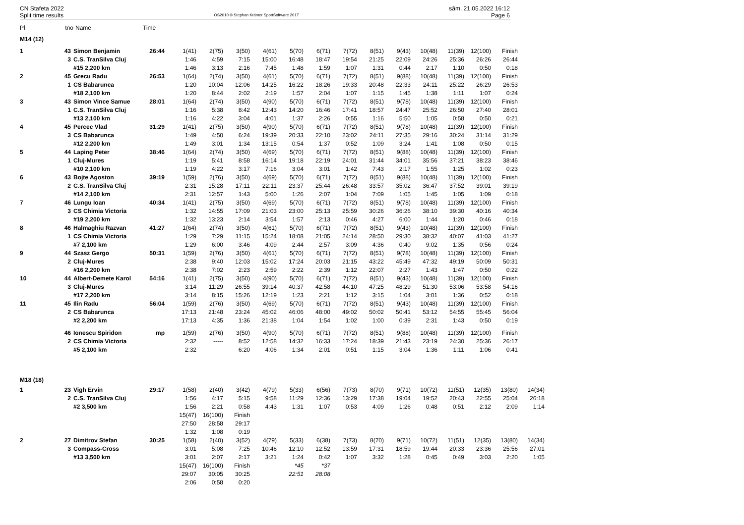CN Stafeta 2022
Split time results
OS2010 © Stephan Krämer SportSoftware 2017
sâm. 21.05.2022 16:12
Page 6
| Pl | tno | Name | Time | | | | | | | | | | | | | | |
| --- | --- | --- | --- | --- | --- | --- | --- | --- | --- | --- | --- | --- | --- | --- | --- | --- | --- |
| M14 (12) | | | | | | | | | | | | | | | | | |
| 1 | 43 | Simon Benjamin | 26:44 | 1(41) | 2(75) | 3(50) | 4(61) | 5(70) | 6(71) | 7(72) | 8(51) | 9(43) | 10(48) | 11(39) | 12(100) | Finish | |
| | 3 | C.S. TranSilva Cluj | | 1:46 | 4:59 | 7:15 | 15:00 | 16:48 | 18:47 | 19:54 | 21:25 | 22:09 | 24:26 | 25:36 | 26:26 | 26:44 | |
| | | #15 2,200 km | | 1:46 | 3:13 | 2:16 | 7:45 | 1:48 | 1:59 | 1:07 | 1:31 | 0:44 | 2:17 | 1:10 | 0:50 | 0:18 | |
| 2 | 45 | Grecu Radu | 26:53 | 1(64) | 2(74) | 3(50) | 4(61) | 5(70) | 6(71) | 7(72) | 8(51) | 9(88) | 10(48) | 11(39) | 12(100) | Finish | |
| | 1 | CS Babarunca | | 1:20 | 10:04 | 12:06 | 14:25 | 16:22 | 18:26 | 19:33 | 20:48 | 22:33 | 24:11 | 25:22 | 26:29 | 26:53 | |
| | | #18 2,100 km | | 1:20 | 8:44 | 2:02 | 2:19 | 1:57 | 2:04 | 1:07 | 1:15 | 1:45 | 1:38 | 1:11 | 1:07 | 0:24 | |
| 3 | 43 | Simon Vince Samue | 28:01 | 1(64) | 2(74) | 3(50) | 4(90) | 5(70) | 6(71) | 7(72) | 8(51) | 9(78) | 10(48) | 11(39) | 12(100) | Finish | |
| | 1 | C.S. TranSilva Cluj | | 1:16 | 5:38 | 8:42 | 12:43 | 14:20 | 16:46 | 17:41 | 18:57 | 24:47 | 25:52 | 26:50 | 27:40 | 28:01 | |
| | | #13 2,100 km | | 1:16 | 4:22 | 3:04 | 4:01 | 1:37 | 2:26 | 0:55 | 1:16 | 5:50 | 1:05 | 0:58 | 0:50 | 0:21 | |
| 4 | 45 | Percec Vlad | 31:29 | 1(41) | 2(75) | 3(50) | 4(90) | 5(70) | 6(71) | 7(72) | 8(51) | 9(78) | 10(48) | 11(39) | 12(100) | Finish | |
| | 3 | CS Babarunca | | 1:49 | 4:50 | 6:24 | 19:39 | 20:33 | 22:10 | 23:02 | 24:11 | 27:35 | 29:16 | 30:24 | 31:14 | 31:29 | |
| | | #12 2,200 km | | 1:49 | 3:01 | 1:34 | 13:15 | 0:54 | 1:37 | 0:52 | 1:09 | 3:24 | 1:41 | 1:08 | 0:50 | 0:15 | |
| 5 | 44 | Laping Peter | 38:46 | 1(64) | 2(74) | 3(50) | 4(69) | 5(70) | 6(71) | 7(72) | 8(51) | 9(88) | 10(48) | 11(39) | 12(100) | Finish | |
| | 1 | Cluj-Mures | | 1:19 | 5:41 | 8:58 | 16:14 | 19:18 | 22:19 | 24:01 | 31:44 | 34:01 | 35:56 | 37:21 | 38:23 | 38:46 | |
| | | #10 2,100 km | | 1:19 | 4:22 | 3:17 | 7:16 | 3:04 | 3:01 | 1:42 | 7:43 | 2:17 | 1:55 | 1:25 | 1:02 | 0:23 | |
| 6 | 43 | Bojte Agoston | 39:19 | 1(59) | 2(76) | 3(50) | 4(69) | 5(70) | 6(71) | 7(72) | 8(51) | 9(88) | 10(48) | 11(39) | 12(100) | Finish | |
| | 2 | C.S. TranSilva Cluj | | 2:31 | 15:28 | 17:11 | 22:11 | 23:37 | 25:44 | 26:48 | 33:57 | 35:02 | 36:47 | 37:52 | 39:01 | 39:19 | |
| | | #14 2,100 km | | 2:31 | 12:57 | 1:43 | 5:00 | 1:26 | 2:07 | 1:04 | 7:09 | 1:05 | 1:45 | 1:05 | 1:09 | 0:18 | |
| 7 | 46 | Lungu Ioan | 40:34 | 1(41) | 2(75) | 3(50) | 4(69) | 5(70) | 6(71) | 7(72) | 8(51) | 9(78) | 10(48) | 11(39) | 12(100) | Finish | |
| | 3 | CS Chimia Victoria | | 1:32 | 14:55 | 17:09 | 21:03 | 23:00 | 25:13 | 25:59 | 30:26 | 36:26 | 38:10 | 39:30 | 40:16 | 40:34 | |
| | | #19 2,200 km | | 1:32 | 13:23 | 2:14 | 3:54 | 1:57 | 2:13 | 0:46 | 4:27 | 6:00 | 1:44 | 1:20 | 0:46 | 0:18 | |
| 8 | 46 | Halmaghiu Razvan | 41:27 | 1(64) | 2(74) | 3(50) | 4(61) | 5(70) | 6(71) | 7(72) | 8(51) | 9(43) | 10(48) | 11(39) | 12(100) | Finish | |
| | 1 | CS Chimia Victoria | | 1:29 | 7:29 | 11:15 | 15:24 | 18:08 | 21:05 | 24:14 | 28:50 | 29:30 | 38:32 | 40:07 | 41:03 | 41:27 | |
| | | #7 2,100 km | | 1:29 | 6:00 | 3:46 | 4:09 | 2:44 | 2:57 | 3:09 | 4:36 | 0:40 | 9:02 | 1:35 | 0:56 | 0:24 | |
| 9 | 44 | Szasz Gergo | 50:31 | 1(59) | 2(76) | 3(50) | 4(61) | 5(70) | 6(71) | 7(72) | 8(51) | 9(78) | 10(48) | 11(39) | 12(100) | Finish | |
| | 2 | Cluj-Mures | | 2:38 | 9:40 | 12:03 | 15:02 | 17:24 | 20:03 | 21:15 | 43:22 | 45:49 | 47:32 | 49:19 | 50:09 | 50:31 | |
| | | #16 2,200 km | | 2:38 | 7:02 | 2:23 | 2:59 | 2:22 | 2:39 | 1:12 | 22:07 | 2:27 | 1:43 | 1:47 | 0:50 | 0:22 | |
| 10 | 44 | Albert-Demete Karol | 54:16 | 1(41) | 2(75) | 3(50) | 4(90) | 5(70) | 6(71) | 7(72) | 8(51) | 9(43) | 10(48) | 11(39) | 12(100) | Finish | |
| | 3 | Cluj-Mures | | 3:14 | 11:29 | 26:55 | 39:14 | 40:37 | 42:58 | 44:10 | 47:25 | 48:29 | 51:30 | 53:06 | 53:58 | 54:16 | |
| | | #17 2,200 km | | 3:14 | 8:15 | 15:26 | 12:19 | 1:23 | 2:21 | 1:12 | 3:15 | 1:04 | 3:01 | 1:36 | 0:52 | 0:18 | |
| 11 | 45 | Ilin Radu | 56:04 | 1(59) | 2(76) | 3(50) | 4(69) | 5(70) | 6(71) | 7(72) | 8(51) | 9(43) | 10(48) | 11(39) | 12(100) | Finish | |
| | 2 | CS Babarunca | | 17:13 | 21:48 | 23:24 | 45:02 | 46:06 | 48:00 | 49:02 | 50:02 | 50:41 | 53:12 | 54:55 | 55:45 | 56:04 | |
| | | #2 2,200 km | | 17:13 | 4:35 | 1:36 | 21:38 | 1:04 | 1:54 | 1:02 | 1:00 | 0:39 | 2:31 | 1:43 | 0:50 | 0:19 | |
| | 46 | Ionescu Spiridon | mp | 1(59) | 2(76) | 3(50) | 4(90) | 5(70) | 6(71) | 7(72) | 8(51) | 9(88) | 10(48) | 11(39) | 12(100) | Finish | |
| | 2 | CS Chimia Victoria | | 2:32 | ----- | 8:52 | 12:58 | 14:32 | 16:33 | 17:24 | 18:39 | 21:43 | 23:19 | 24:30 | 25:36 | 26:17 | |
| | | #5 2,100 km | | 2:32 | | 6:20 | 4:06 | 1:34 | 2:01 | 0:51 | 1:15 | 3:04 | 1:36 | 1:11 | 1:06 | 0:41 | |
| M18 (18) | | | | | | | | | | | | | | | | | |
| 1 | 23 | Vigh Ervin | 29:17 | 1(58) | 2(40) | 3(42) | 4(79) | 5(33) | 6(56) | 7(73) | 8(70) | 9(71) | 10(72) | 11(51) | 12(35) | 13(80) | 14(34) |
| | 2 | C.S. TranSilva Cluj | | 1:56 | 4:17 | 5:15 | 9:58 | 11:29 | 12:36 | 13:29 | 17:38 | 19:04 | 19:52 | 20:43 | 22:55 | 25:04 | 26:18 |
| | | #2 3,500 km | | 1:56 | 2:21 | 0:58 | 4:43 | 1:31 | 1:07 | 0:53 | 4:09 | 1:26 | 0:48 | 0:51 | 2:12 | 2:09 | 1:14 |
| | | | | 15(47) | 16(100) | Finish | | | | | | | | | | | |
| | | | | 27:50 | 28:58 | 29:17 | | | | | | | | | | | |
| | | | | 1:32 | 1:08 | 0:19 | | | | | | | | | | | |
| 2 | 27 | Dimitrov Stefan | 30:25 | 1(58) | 2(40) | 3(52) | 4(79) | 5(33) | 6(38) | 7(73) | 8(70) | 9(71) | 10(72) | 11(51) | 12(35) | 13(80) | 14(34) |
| | 3 | Compass-Cross | | 3:01 | 5:08 | 7:25 | 10:46 | 12:10 | 12:52 | 13:59 | 17:31 | 18:59 | 19:44 | 20:33 | 23:36 | 25:56 | 27:01 |
| | | #13 3,500 km | | 3:01 | 2:07 | 2:17 | 3:21 | 1:24 | 0:42 | 1:07 | 3:32 | 1:28 | 0:45 | 0:49 | 3:03 | 2:20 | 1:05 |
| | | | | 15(47) | 16(100) | Finish | | *45 | *37 | | | | | | | | |
| | | | | 29:07 | 30:05 | 30:25 | | 22:51 | 28:08 | | | | | | | | |
| | | | | 2:06 | 0:58 | 0:20 | | | | | | | | | | | |